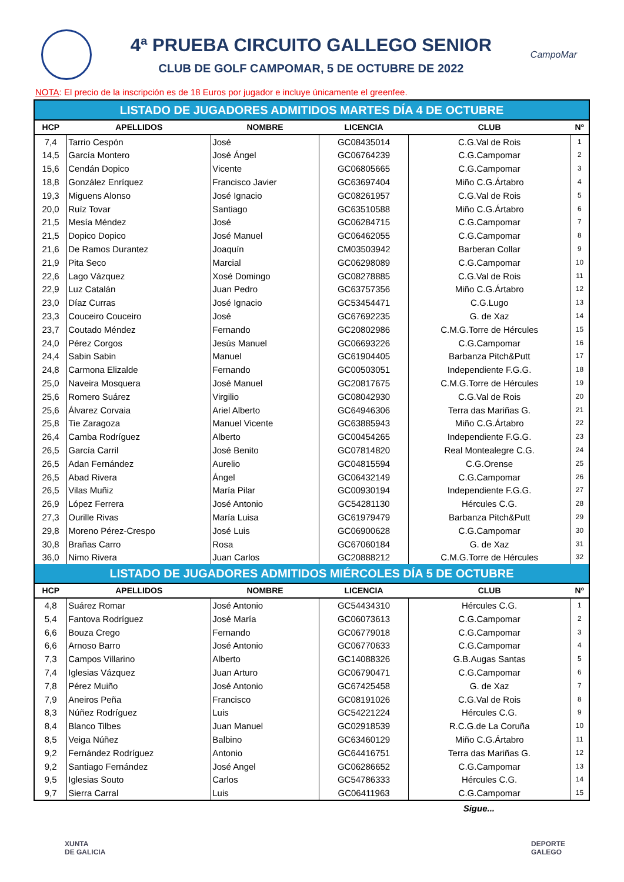4ª PRUEBA CIRCUITO GALLEGO SENIOR
CLUB DE GOLF CAMPOMAR, 5 DE OCTUBRE DE 2022
CampoMar
NOTA: El precio de la inscripción es de 18 Euros por jugador e incluye únicamente el greenfee.
| LISTADO DE JUGADORES ADMITIDOS MARTES DÍA 4 DE OCTUBRE | | | | | |
| HCP | APELLIDOS | NOMBRE | LICENCIA | CLUB | Nº |
| 7,4 | Tarrio Cespón | José | GC08435014 | C.G.Val de Rois | 1 |
| 14,5 | García Montero | José Ángel | GC06764239 | C.G.Campomar | 2 |
| 15,6 | Cendán Dopico | Vicente | GC06805665 | C.G.Campomar | 3 |
| 18,8 | González Enríquez | Francisco Javier | GC63697404 | Miño C.G.Ártabro | 4 |
| 19,3 | Miguens Alonso | José Ignacio | GC08261957 | C.G.Val de Rois | 5 |
| 20,0 | Ruíz Tovar | Santiago | GC63510588 | Miño C.G.Ártabro | 6 |
| 21,5 | Mesía Méndez | José | GC06284715 | C.G.Campomar | 7 |
| 21,5 | Dopico Dopico | José Manuel | GC06462055 | C.G.Campomar | 8 |
| 21,6 | De Ramos Durantez | Joaquín | CM03503942 | Barberan Collar | 9 |
| 21,9 | Pita Seco | Marcial | GC06298089 | C.G.Campomar | 10 |
| 22,6 | Lago Vázquez | Xosé Domingo | GC08278885 | C.G.Val de Rois | 11 |
| 22,9 | Luz Catalán | Juan Pedro | GC63757356 | Miño C.G.Ártabro | 12 |
| 23,0 | Díaz Curras | José Ignacio | GC53454471 | C.G.Lugo | 13 |
| 23,3 | Couceiro Couceiro | José | GC67692235 | G. de Xaz | 14 |
| 23,7 | Coutado Méndez | Fernando | GC20802986 | C.M.G.Torre de Hércules | 15 |
| 24,0 | Pérez Corgos | Jesús Manuel | GC06693226 | C.G.Campomar | 16 |
| 24,4 | Sabin Sabin | Manuel | GC61904405 | Barbanza Pitch&Putt | 17 |
| 24,8 | Carmona Elizalde | Fernando | GC00503051 | Independiente F.G.G. | 18 |
| 25,0 | Naveira Mosquera | José Manuel | GC20817675 | C.M.G.Torre de Hércules | 19 |
| 25,6 | Romero Suárez | Virgilio | GC08042930 | C.G.Val de Rois | 20 |
| 25,6 | Álvarez Corvaia | Ariel Alberto | GC64946306 | Terra das Mariñas G. | 21 |
| 25,8 | Tie Zaragoza | Manuel Vicente | GC63885943 | Miño C.G.Ártabro | 22 |
| 26,4 | Camba Rodríguez | Alberto | GC00454265 | Independiente F.G.G. | 23 |
| 26,5 | García Carril | José Benito | GC07814820 | Real Montealegre C.G. | 24 |
| 26,5 | Adan Fernández | Aurelio | GC04815594 | C.G.Orense | 25 |
| 26,5 | Abad Rivera | Ángel | GC06432149 | C.G.Campomar | 26 |
| 26,5 | Vilas Muñiz | María Pilar | GC00930194 | Independiente F.G.G. | 27 |
| 26,9 | López Ferrera | José Antonio | GC54281130 | Hércules C.G. | 28 |
| 27,3 | Ourille Rivas | María Luisa | GC61979479 | Barbanza Pitch&Putt | 29 |
| 29,8 | Moreno Pérez-Crespo | José Luis | GC06900628 | C.G.Campomar | 30 |
| 30,8 | Brañas Carro | Rosa | GC67060184 | G. de Xaz | 31 |
| 36,0 | Nimo Rivera | Juan Carlos | GC20888212 | C.M.G.Torre de Hércules | 32 |
| LISTADO DE JUGADORES ADMITIDOS MIÉRCOLES DÍA 5 DE OCTUBRE | | | | | |
| HCP | APELLIDOS | NOMBRE | LICENCIA | CLUB | Nº |
| 4,8 | Suárez Romar | José Antonio | GC54434310 | Hércules C.G. | 1 |
| 5,4 | Fantova Rodríguez | José María | GC06073613 | C.G.Campomar | 2 |
| 6,6 | Bouza Crego | Fernando | GC06779018 | C.G.Campomar | 3 |
| 6,6 | Arnoso Barro | José Antonio | GC06770633 | C.G.Campomar | 4 |
| 7,3 | Campos Villarino | Alberto | GC14088326 | G.B.Augas Santas | 5 |
| 7,4 | Iglesias Vázquez | Juan Arturo | GC06790471 | C.G.Campomar | 6 |
| 7,8 | Pérez Muiño | José Antonio | GC67425458 | G. de Xaz | 7 |
| 7,9 | Aneiros Peña | Francisco | GC08191026 | C.G.Val de Rois | 8 |
| 8,3 | Núñez Rodríguez | Luis | GC54221224 | Hércules C.G. | 9 |
| 8,4 | Blanco Tilbes | Juan Manuel | GC02918539 | R.C.G.de La Coruña | 10 |
| 8,5 | Veiga Núñez | Balbino | GC63460129 | Miño C.G.Ártabro | 11 |
| 9,2 | Fernández Rodríguez | Antonio | GC64416751 | Terra das Mariñas G. | 12 |
| 9,2 | Santiago Fernández | José Angel | GC06286652 | C.G.Campomar | 13 |
| 9,5 | Iglesias Souto | Carlos | GC54786333 | Hércules C.G. | 14 |
| 9,7 | Sierra Carral | Luis | GC06411963 | C.G.Campomar | 15 |
Sigue...
XUNTA
DE GALICIA
DEPORTE
GALEGO